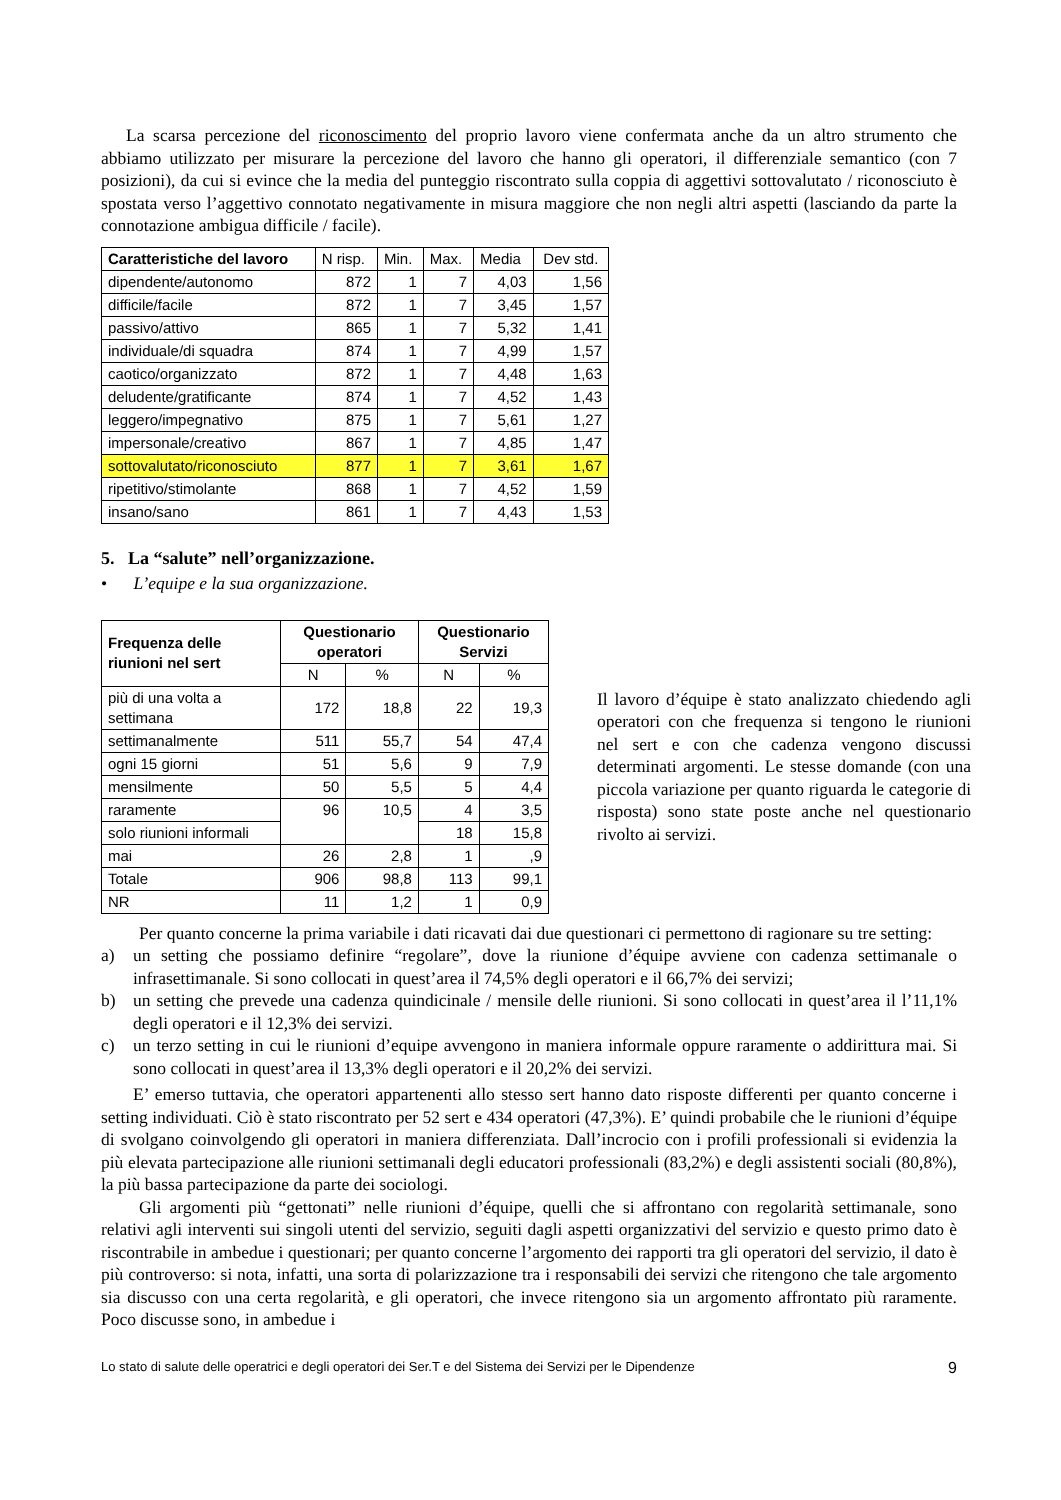La scarsa percezione del riconoscimento del proprio lavoro viene confermata anche da un altro strumento che abbiamo utilizzato per misurare la percezione del lavoro che hanno gli operatori, il differenziale semantico (con 7 posizioni), da cui si evince che la media del punteggio riscontrato sulla coppia di aggettivi sottovalutato / riconosciuto è spostata verso l’aggettivo connotato negativamente in misura maggiore che non negli altri aspetti (lasciando da parte la connotazione ambigua difficile / facile).
| Caratteristiche del lavoro | N risp. | Min. | Max. | Media | Dev std. |
| dipendente/autonomo | 872 | 1 | 7 | 4,03 | 1,56 |
| difficile/facile | 872 | 1 | 7 | 3,45 | 1,57 |
| passivo/attivo | 865 | 1 | 7 | 5,32 | 1,41 |
| individuale/di squadra | 874 | 1 | 7 | 4,99 | 1,57 |
| caotico/organizzato | 872 | 1 | 7 | 4,48 | 1,63 |
| deludente/gratificante | 874 | 1 | 7 | 4,52 | 1,43 |
| leggero/impegnativo | 875 | 1 | 7 | 5,61 | 1,27 |
| impersonale/creativo | 867 | 1 | 7 | 4,85 | 1,47 |
| sottovalutato/riconosciuto | 877 | 1 | 7 | 3,61 | 1,67 |
| ripetitivo/stimolante | 868 | 1 | 7 | 4,52 | 1,59 |
| insano/sano | 861 | 1 | 7 | 4,43 | 1,53 |
5. La “salute” nell’organizzazione.
• L’equipe e la sua organizzazione.
| Frequenza delle riunioni nel sert | Questionario operatori | | Questionario Servizi | |
| --- | --- | --- | --- | --- |
| | N | % | N | % |
| più di una volta a settimana | 172 | 18,8 | 22 | 19,3 |
| settimanalmente | 511 | 55,7 | 54 | 47,4 |
| ogni 15 giorni | 51 | 5,6 | 9 | 7,9 |
| mensilmente | 50 | 5,5 | 5 | 4,4 |
| raramente | 96 | 10,5 | 4 | 3,5 |
| solo riunioni informali | | | 18 | 15,8 |
| mai | 26 | 2,8 | 1 | ,9 |
| Totale | 906 | 98,8 | 113 | 99,1 |
| NR | 11 | 1,2 | 1 | 0,9 |
Il lavoro d’équipe è stato analizzato chiedendo agli operatori con che frequenza si tengono le riunioni nel sert e con che cadenza vengono discussi determinati argomenti. Le stesse domande (con una piccola variazione per quanto riguarda le categorie di risposta) sono state poste anche nel questionario rivolto ai servizi.
Per quanto concerne la prima variabile i dati ricavati dai due questionari ci permettono di ragionare su tre setting:
a) un setting che possiamo definire “regolare”, dove la riunione d’équipe avviene con cadenza settimanale o infrasettimanale. Si sono collocati in quest’area il 74,5% degli operatori e il 66,7% dei servizi;
b) un setting che prevede una cadenza quindicinale / mensile delle riunioni. Si sono collocati in quest’area il l’11,1% degli operatori e il 12,3% dei servizi.
c) un terzo setting in cui le riunioni d’equipe avvengono in maniera informale oppure raramente o addirittura mai. Si sono collocati in quest’area il 13,3% degli operatori e il 20,2% dei servizi.
E’ emerso tuttavia, che operatori appartenenti allo stesso sert hanno dato risposte differenti per quanto concerne i setting individuati. Ciò è stato riscontrato per 52 sert e 434 operatori (47,3%). E’ quindi probabile che le riunioni d’équipe di svolgano coinvolgendo gli operatori in maniera differenziata. Dall’incrocio con i profili professionali si evidenzia la più elevata partecipazione alle riunioni settimanali degli educatori professionali (83,2%) e degli assistenti sociali (80,8%), la più bassa partecipazione da parte dei sociologi.
Gli argomenti più “gettonati” nelle riunioni d’équipe, quelli che si affrontano con regolarità settimanale, sono relativi agli interventi sui singoli utenti del servizio, seguiti dagli aspetti organizzativi del servizio e questo primo dato è riscontrabile in ambedue i questionari; per quanto concerne l’argomento dei rapporti tra gli operatori del servizio, il dato è più controverso: si nota, infatti, una sorta di polarizzazione tra i responsabili dei servizi che ritengono che tale argomento sia discusso con una certa regolarità, e gli operatori, che invece ritengono sia un argomento affrontato più raramente. Poco discusse sono, in ambedue i
Lo stato di salute delle operatrici e degli operatori dei Ser.T e del Sistema dei Servizi per le Dipendenze 9